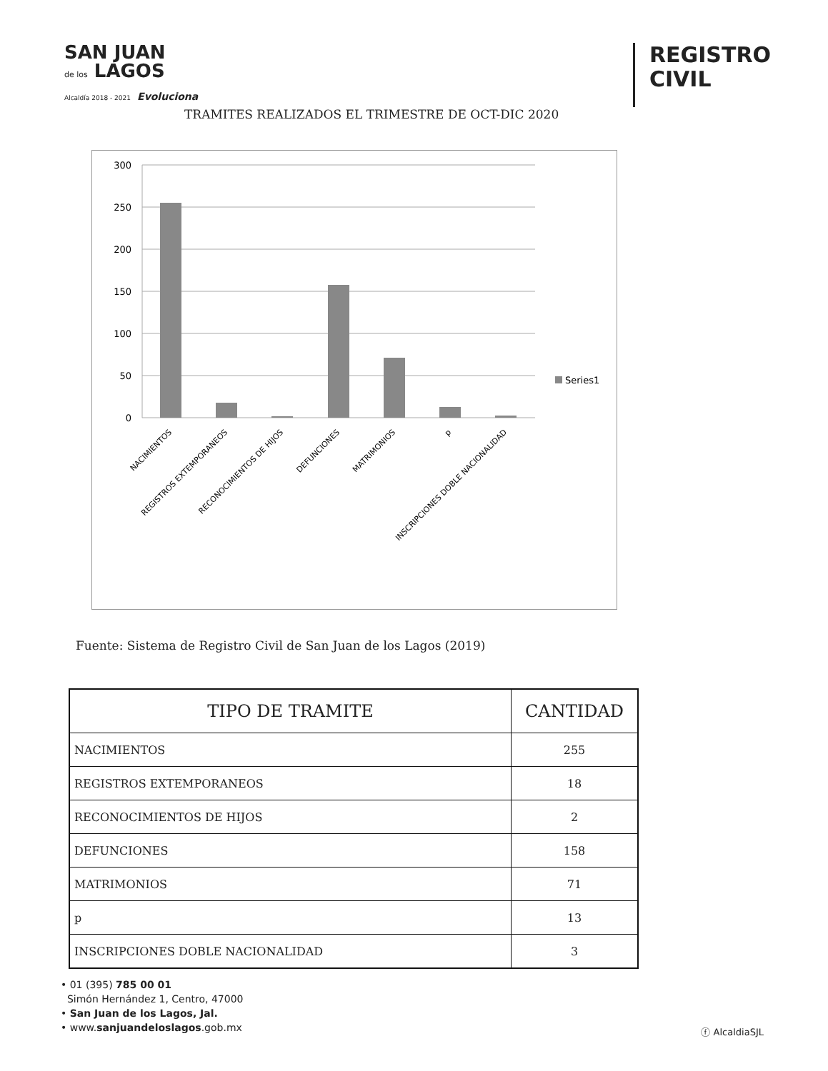SAN JUAN
de los LAGOS
Alcaldía 2018 - 2021 Evoluciona
REGISTRO
CIVIL
TRAMITES REALIZADOS EL TRIMESTRE DE OCT-DIC 2020
300
250
200
150
100
50
0
Series1
NACIMIENTOS
REGISTROS EXTEMPORANEOS
RECONOCIMIENTOS DE HIJOS
DEFUNCIONES
MATRIMONIOS
p
INSCRIPCIONES DOBLE NACIONALIDAD
Fuente: Sistema de Registro Civil de San Juan de los Lagos (2019)
| TIPO DE TRAMITE | CANTIDAD |
| --- | --- |
| NACIMIENTOS | 255 |
| REGISTROS EXTEMPORANEOS | 18 |
| RECONOCIMIENTOS DE HIJOS | 2 |
| DEFUNCIONES | 158 |
| MATRIMONIOS | 71 |
| p | 13 |
| INSCRIPCIONES DOBLE NACIONALIDAD | 3 |
• 01 (395) 785 00 01
Simón Hernández 1, Centro, 47000
• San Juan de los Lagos, Jal.
• www.sanjuandeloslagos.gob.mx
ⓕ AlcaldiaSJL